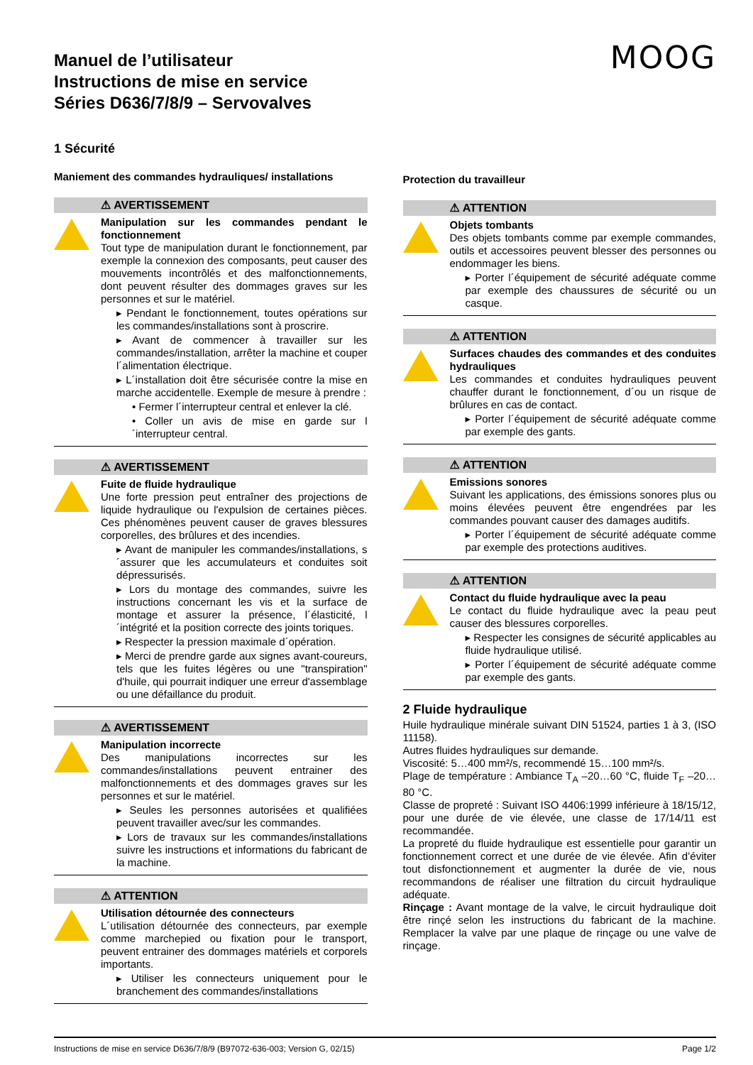MOOG
Manuel de l’utilisateur
Instructions de mise en service
Séries D636/7/8/9 – Servovalves
1 Sécurité
Maniement des commandes hydrauliques/ installations
⚠ AVERTISSEMENT
Manipulation sur les commandes pendant le fonctionnement
Tout type de manipulation durant le fonctionnement, par exemple la connexion des composants, peut causer des mouvements incontrôlés et des malfonctionnements, dont peuvent résulter des dommages graves sur les personnes et sur le matériel.
▸ Pendant le fonctionnement, toutes opérations sur les commandes/installations sont à proscrire.
▸ Avant de commencer à travailler sur les commandes/installation, arrêter la machine et couper l´alimentation électrique.
▸ L´installation doit être sécurisée contre la mise en marche accidentelle. Exemple de mesure à prendre :
• Fermer l´interrupteur central et enlever la clé.
• Coller un avis de mise en garde sur l´interrupteur central.
⚠ AVERTISSEMENT
Fuite de fluide hydraulique
Une forte pression peut entraîner des projections de liquide hydraulique ou l'expulsion de certaines pièces. Ces phénomènes peuvent causer de graves blessures corporelles, des brûlures et des incendies.
▸ Avant de manipuler les commandes/installations, s´assurer que les accumulateurs et conduites soit dépressurisés.
▸ Lors du montage des commandes, suivre les instructions concernant les vis et la surface de montage et assurer la présence, l´élasticité, l´intégrité et la position correcte des joints toriques.
▸ Respecter la pression maximale d´opération.
▸ Merci de prendre garde aux signes avant-coureurs, tels que les fuites légères ou une "transpiration" d'huile, qui pourrait indiquer une erreur d'assemblage ou une défaillance du produit.
⚠ AVERTISSEMENT
Manipulation incorrecte
Des manipulations incorrectes sur les commandes/installations peuvent entrainer des malfonctionnements et des dommages graves sur les personnes et sur le matériel.
▸ Seules les personnes autorisées et qualifiées peuvent travailler avec/sur les commandes.
▸ Lors de travaux sur les commandes/installations suivre les instructions et informations du fabricant de la machine.
⚠ ATTENTION
Utilisation détournée des connecteurs
L´utilisation détournée des connecteurs, par exemple comme marchepied ou fixation pour le transport, peuvent entrainer des dommages matériels et corporels importants.
▸ Utiliser les connecteurs uniquement pour le branchement des commandes/installations
Protection du travailleur
⚠ ATTENTION
Objets tombants
Des objets tombants comme par exemple commandes, outils et accessoires peuvent blesser des personnes ou endommager les biens.
▸ Porter l´équipement de sécurité adéquate comme par exemple des chaussures de sécurité ou un casque.
⚠ ATTENTION
Surfaces chaudes des commandes et des conduites hydrauliques
Les commandes et conduites hydrauliques peuvent chauffer durant le fonctionnement, d´ou un risque de brûlures en cas de contact.
▸ Porter l´équipement de sécurité adéquate comme par exemple des gants.
⚠ ATTENTION
Emissions sonores
Suivant les applications, des émissions sonores plus ou moins élevées peuvent être engendrées par les commandes pouvant causer des damages auditifs.
▸ Porter l´équipement de sécurité adéquate comme par exemple des protections auditives.
⚠ ATTENTION
Contact du fluide hydraulique avec la peau
Le contact du fluide hydraulique avec la peau peut causer des blessures corporelles.
▸ Respecter les consignes de sécurité applicables au fluide hydraulique utilisé.
▸ Porter l´équipement de sécurité adéquate comme par exemple des gants.
2 Fluide hydraulique
Huile hydraulique minérale suivant DIN 51524, parties 1 à 3, (ISO 11158).
Autres fluides hydrauliques sur demande.
Viscosité: 5…400 mm²/s, recommendé 15…100 mm²/s.
Plage de température : Ambiance T<sub>A</sub> –20…60 °C, fluide T<sub>F</sub> –20…80 °C.
Classe de propreté : Suivant ISO 4406:1999 inférieure à 18/15/12, pour une durée de vie élevée, une classe de 17/14/11 est recommandée.
La propreté du fluide hydraulique est essentielle pour garantir un fonctionnement correct et une durée de vie élevée. Afin d’éviter tout disfonctionnement et augmenter la durée de vie, nous recommandons de réaliser une filtration du circuit hydraulique adéquate.
Rinçage : Avant montage de la valve, le circuit hydraulique doit être rinçé selon les instructions du fabricant de la machine. Remplacer la valve par une plaque de rinçage ou une valve de rinçage.
Instructions de mise en service D636/7/8/9 (B97072-636-003; Version G, 02/15) Page 1/2